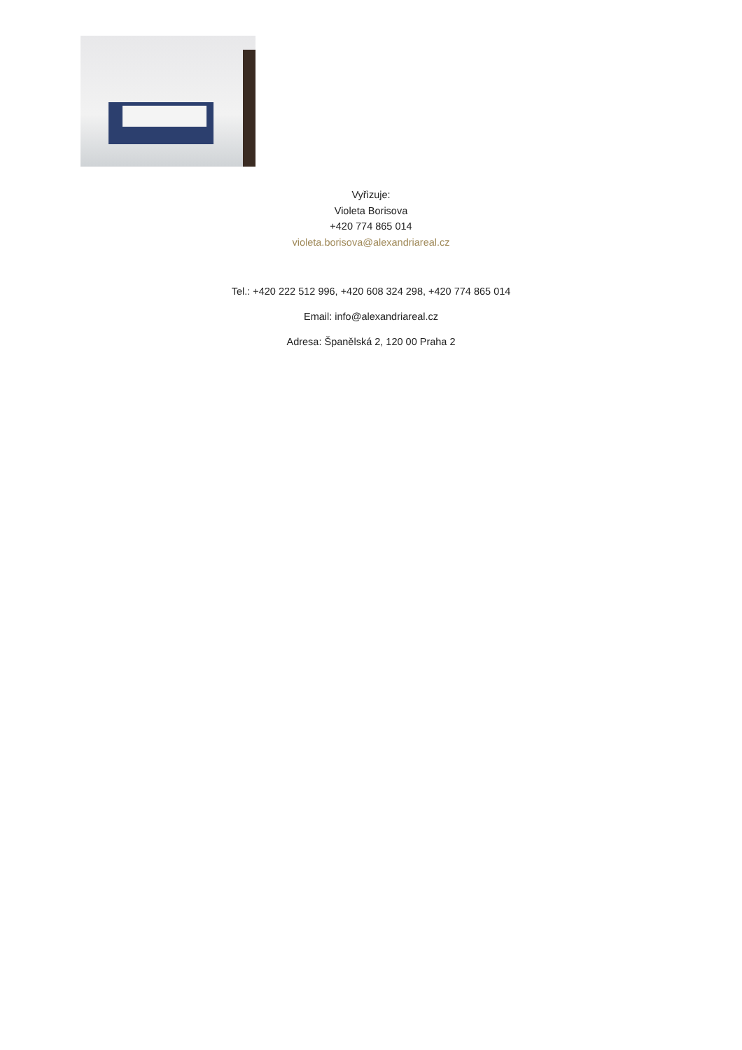Vyřizuje:
Violeta Borisova
+420 774 865 014
violeta.borisova@alexandriareal.cz
Tel.: +420 222 512 996, +420 608 324 298, +420 774 865 014
Email: info@alexandriareal.cz
Adresa: Španělská 2, 120 00 Praha 2